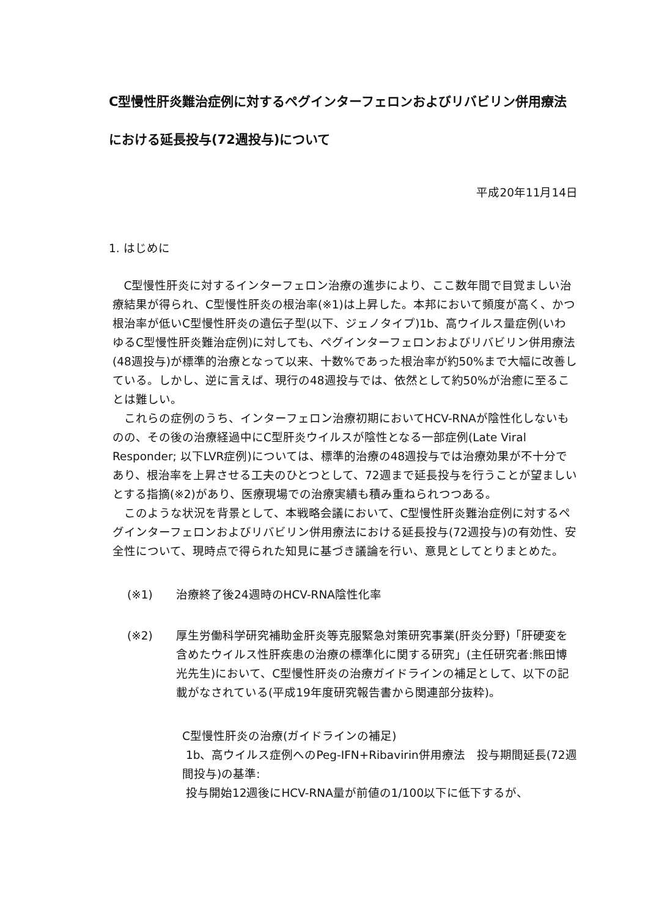C型慢性肝炎難治症例に対するペグインターフェロンおよびリバビリン併用療法における延長投与(72週投与)について
平成20年11月14日
1. はじめに
C型慢性肝炎に対するインターフェロン治療の進歩により、ここ数年間で目覚ましい治療結果が得られ、C型慢性肝炎の根治率(※1)は上昇した。本邦において頻度が高く、かつ根治率が低いC型慢性肝炎の遺伝子型(以下、ジェノタイプ)1b、高ウイルス量症例(いわゆるC型慢性肝炎難治症例)に対しても、ペグインターフェロンおよびリバビリン併用療法(48週投与)が標準的治療となって以来、十数%であった根治率が約50%まで大幅に改善している。しかし、逆に言えば、現行の48週投与では、依然として約50%が治癒に至ることは難しい。
これらの症例のうち、インターフェロン治療初期においてHCV-RNAが陰性化しないものの、その後の治療経過中にC型肝炎ウイルスが陰性となる一部症例(Late Viral Responder; 以下LVR症例)については、標準的治療の48週投与では治療効果が不十分であり、根治率を上昇させる工夫のひとつとして、72週まで延長投与を行うことが望ましいとする指摘(※2)があり、医療現場での治療実績も積み重ねられつつある。
このような状況を背景として、本戦略会議において、C型慢性肝炎難治症例に対するペグインターフェロンおよびリバビリン併用療法における延長投与(72週投与)の有効性、安全性について、現時点で得られた知見に基づき議論を行い、意見としてとりまとめた。
(※1) 治療終了後24週時のHCV-RNA陰性化率
(※2) 厚生労働科学研究補助金肝炎等克服緊急対策研究事業(肝炎分野)「肝硬変を含めたウイルス性肝疾患の治療の標準化に関する研究」(主任研究者:熊田博光先生)において、C型慢性肝炎の治療ガイドラインの補足として、以下の記載がなされている(平成19年度研究報告書から関連部分抜粋)。
C型慢性肝炎の治療(ガイドラインの補足)
1b、高ウイルス症例へのPeg-IFN+Ribavirin併用療法　投与期間延長(72週間投与)の基準:
投与開始12週後にHCV-RNA量が前値の1/100以下に低下するが、